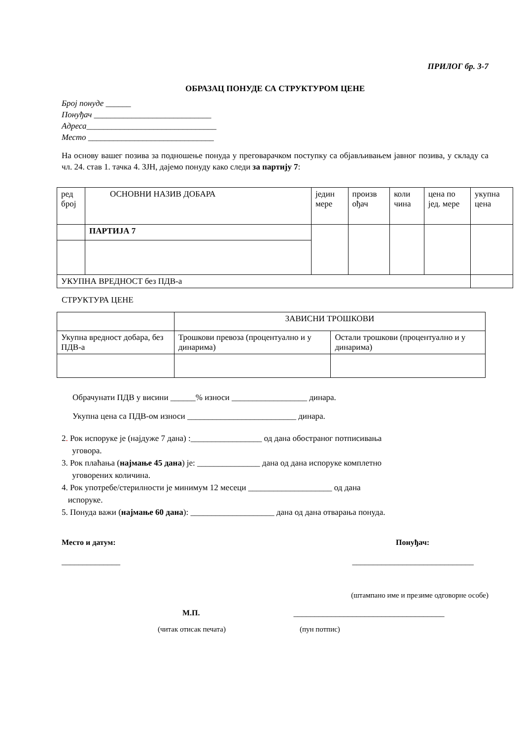ПРИЛОГ бр. 3-7
ОБРАЗАЦ ПОНУДЕ СА СТРУКТУРОМ ЦЕНЕ
Број понуде ______
Понуђач ____________________________
Адреса_______________________________
Место ______________________________
На основу вашег позива за подношење понуда у преговарачком поступку са објављивањем јавног позива, у складу са чл. 24. став 1. тачка 4. ЗЈН, дајемо понуду како следи за партију 7:
| ред број | ОСНОВНИ НАЗИВ ДОБАРА | једин мере | произв ођач | коли чина | цена по јед. мере | укупна цена |
| | ПАРТИЈА 7 | | | | | |
| УКУПНА ВРЕДНОСТ без ПДВ-а | | | | | | |
СТРУКТУРА ЦЕНЕ
| | ЗАВИСНИ ТРОШКОВИ | |
| Укупна вредност добара, без ПДВ-а | Трошкови превоза (процентуално и у динарима) | Остали трошкови (процентуално и у динарима) |
Обрачунати ПДВ у висини ______% износи __________________ динара.
Укупна цена са ПДВ-ом износи __________________________ динара.
2. Рок испоруке је (најдуже 7 дана) :_________________ од дана обостраног потписивања
уговора.
3. Рок плаћања (најмање 45 дана) је: _______________ дана од дана испоруке комплетно
уговорених количина.
4. Рок употребе/стерилности је минимум 12 месеци ____________________ од дана
испоруке.
5. Понуда важи (најмање 60 дана): ____________________ дана од дана отварања понуда.
Место и датум: Понуђач:
______________ _____________________________
(штампано име и презиме одговорне особе)
М.П. ____________________________________
(читак отисак печата) (пун потпис)